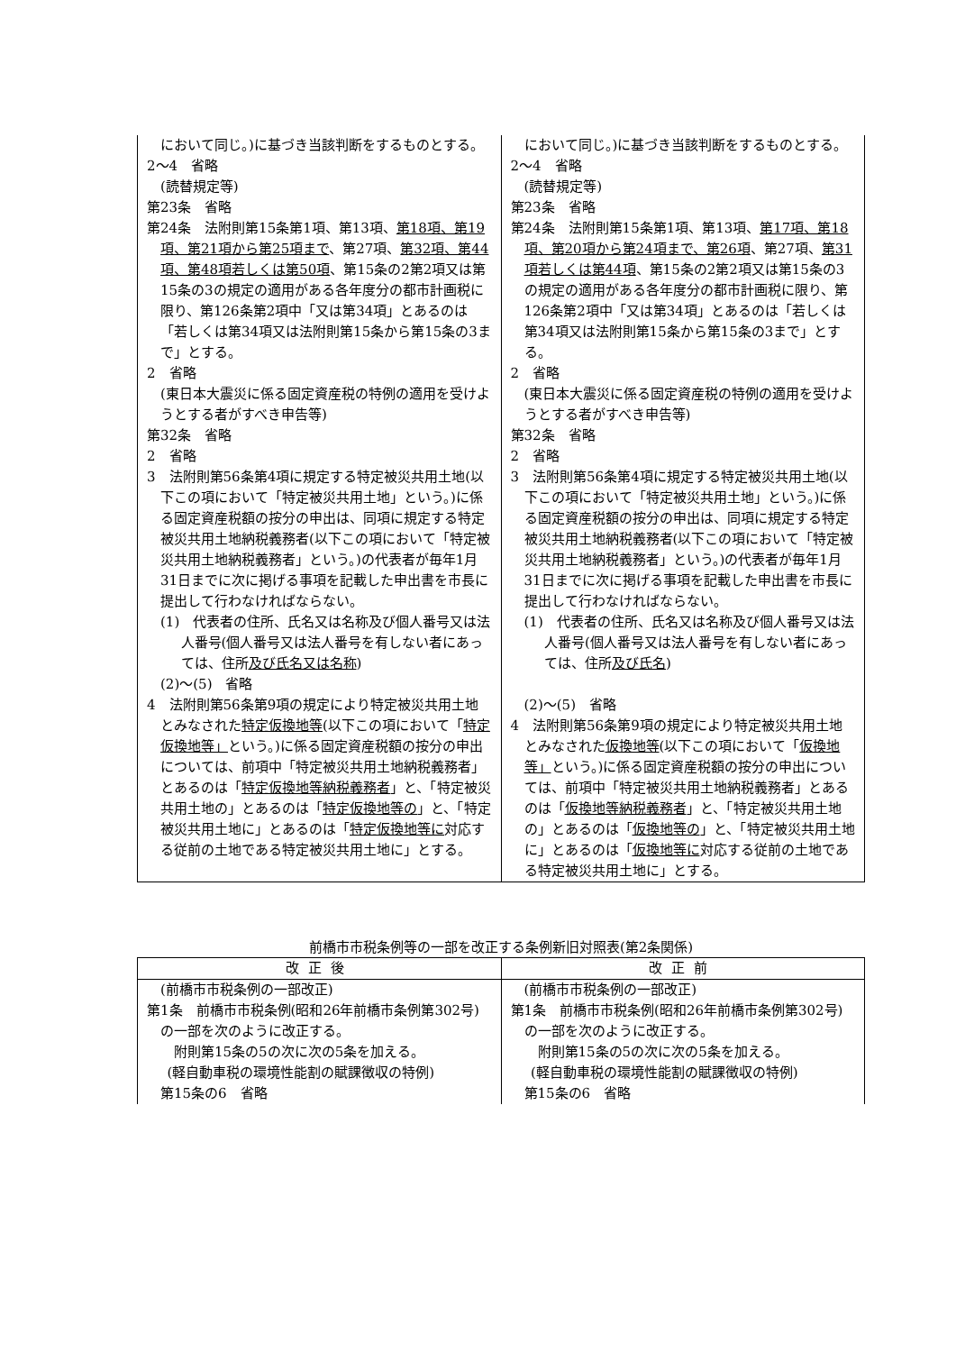| において同じ。)に基づき当該判断をするものとする。 2～4 省略 (読替規定等) 第23条 省略 第24条 法附則第15条第1項、第13項、 第18項、第19項、第21項から第25項まで 、第27項、 第32項、第44項、第48項若しくは第50項 、第15条の2第2項又は第15条の3の規定の適用がある各年度分の都市計画税に限り、第126条第2項中「又は第34項」とあるのは「若しくは第34項又は法附則第15条から第15条の3まで」とする。 2 省略 (東日本大震災に係る固定資産税の特例の適用を受けようとする者がすべき申告等) 第32条 省略 2 省略 3 法附則第56条第4項に規定する特定被災共用土地(以下この項において「特定被災共用土地」という。)に係る固定資産税額の按分の申出は、同項に規定する特定被災共用土地納税義務者(以下この項において「特定被災共用土地納税義務者」という。)の代表者が毎年1月31日までに次に掲げる事項を記載した申出書を市長に提出して行わなければならない。 (1) 代表者の住所、氏名又は名称及び個人番号又は法人番号(個人番号又は法人番号を有しない者にあっては、住所 及び氏名又は名称 ) (2)～(5) 省略 4 法附則第56条第9項の規定により特定被災共用土地とみなされた 特定仮換地等 (以下この項において「 特定仮換地等」 という。)に係る固定資産税額の按分の申出については、前項中「特定被災共用土地納税義務者」とあるのは「 特定仮換地等納税義務者 」と、「特定被災共用土地の」とあるのは「 特定仮換地等の 」と、「特定被災共用土地に」とあるのは「 特定仮換地等に 対応する従前の土地である特定被災共用土地に」とする。 | において同じ。)に基づき当該判断をするものとする。 2～4 省略 (読替規定等) 第23条 省略 第24条 法附則第15条第1項、第13項、 第17項、第18項、第20項から第24項まで、第26項 、第27項、 第31項若しくは第44項 、第15条の2第2項又は第15条の3の規定の適用がある各年度分の都市計画税に限り、第126条第2項中「又は第34項」とあるのは「若しくは第34項又は法附則第15条から第15条の3まで」とする。 2 省略 (東日本大震災に係る固定資産税の特例の適用を受けようとする者がすべき申告等) 第32条 省略 2 省略 3 法附則第56条第4項に規定する特定被災共用土地(以下この項において「特定被災共用土地」という。)に係る固定資産税額の按分の申出は、同項に規定する特定被災共用土地納税義務者(以下この項において「特定被災共用土地納税義務者」という。)の代表者が毎年1月31日までに次に掲げる事項を記載した申出書を市長に提出して行わなければならない。 (1) 代表者の住所、氏名又は名称及び個人番号又は法人番号(個人番号又は法人番号を有しない者にあっては、住所 及び氏名 ) (2)～(5) 省略 4 法附則第56条第9項の規定により特定被災共用土地とみなされた 仮換地等 (以下この項において「 仮換地等」 という。)に係る固定資産税額の按分の申出については、前項中「特定被災共用土地納税義務者」とあるのは「 仮換地等納税義務者 」と、「特定被災共用土地の」とあるのは「 仮換地等の 」と、「特定被災共用土地に」とあるのは「 仮換地等に 対応する従前の土地である特定被災共用土地に」とする。 |
前橋市市税条例等の一部を改正する条例新旧対照表(第2条関係)
| 改正後 | 改正前 |
| --- | --- |
| (前橋市市税条例の一部改正) 第1条 前橋市市税条例(昭和26年前橋市条例第302号)の一部を次のように改正する。 附則第15条の5の次に次の5条を加える。 (軽自動車税の環境性能割の賦課徴収の特例) 第15条の6 省略 | (前橋市市税条例の一部改正) 第1条 前橋市市税条例(昭和26年前橋市条例第302号)の一部を次のように改正する。 附則第15条の5の次に次の5条を加える。 (軽自動車税の環境性能割の賦課徴収の特例) 第15条の6 省略 |